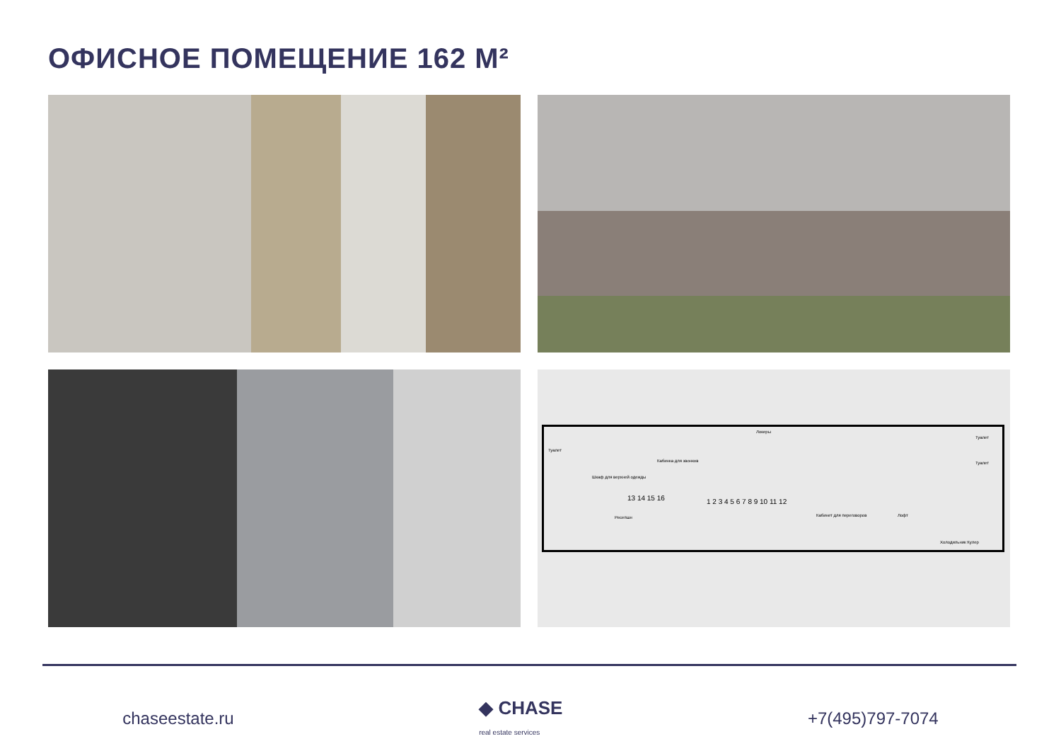ОФИСНОЕ ПОМЕЩЕНИЕ 162 М²
Туалет
Локеры
Кабинка для звонков
Шкаф для верхней одежды
Ресепшн Кабинет для переговоров Лофт
Туалет
Туалет
Холодильник Кулер
13 14 15 16 1 2 3 4 5 6 7 8 9 10 11 12
chaseestate.ru ◆ CHASE
real estate services
+7(495)797-7074